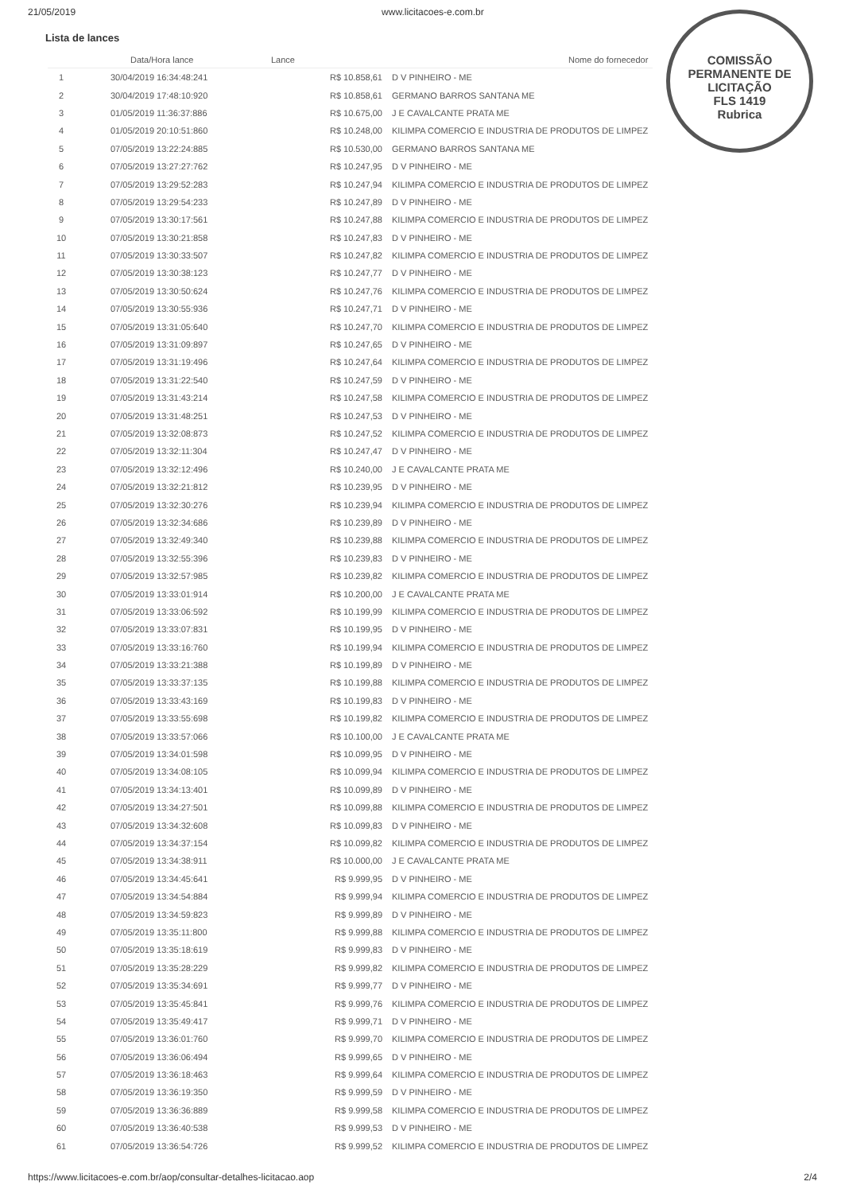21/05/2019 www.licitacoes-e.com.br
COMISSÃO PERMANENTE DE LICITAÇÃO
FLS 1419
Rubrica
Lista de lances
| | Data/Hora lance | Lance | Nome do fornecedor |
| --- | --- | --- | --- |
| 1 | 30/04/2019 16:34:48:241 | R$ 10.858,61 | D V PINHEIRO - ME |
| 2 | 30/04/2019 17:48:10:920 | R$ 10.858,61 | GERMANO BARROS SANTANA ME |
| 3 | 01/05/2019 11:36:37:886 | R$ 10.675,00 | J E CAVALCANTE PRATA ME |
| 4 | 01/05/2019 20:10:51:860 | R$ 10.248,00 | KILIMPA COMERCIO E INDUSTRIA DE PRODUTOS DE LIMPEZ |
| 5 | 07/05/2019 13:22:24:885 | R$ 10.530,00 | GERMANO BARROS SANTANA ME |
| 6 | 07/05/2019 13:27:27:762 | R$ 10.247,95 | D V PINHEIRO - ME |
| 7 | 07/05/2019 13:29:52:283 | R$ 10.247,94 | KILIMPA COMERCIO E INDUSTRIA DE PRODUTOS DE LIMPEZ |
| 8 | 07/05/2019 13:29:54:233 | R$ 10.247,89 | D V PINHEIRO - ME |
| 9 | 07/05/2019 13:30:17:561 | R$ 10.247,88 | KILIMPA COMERCIO E INDUSTRIA DE PRODUTOS DE LIMPEZ |
| 10 | 07/05/2019 13:30:21:858 | R$ 10.247,83 | D V PINHEIRO - ME |
| 11 | 07/05/2019 13:30:33:507 | R$ 10.247,82 | KILIMPA COMERCIO E INDUSTRIA DE PRODUTOS DE LIMPEZ |
| 12 | 07/05/2019 13:30:38:123 | R$ 10.247,77 | D V PINHEIRO - ME |
| 13 | 07/05/2019 13:30:50:624 | R$ 10.247,76 | KILIMPA COMERCIO E INDUSTRIA DE PRODUTOS DE LIMPEZ |
| 14 | 07/05/2019 13:30:55:936 | R$ 10.247,71 | D V PINHEIRO - ME |
| 15 | 07/05/2019 13:31:05:640 | R$ 10.247,70 | KILIMPA COMERCIO E INDUSTRIA DE PRODUTOS DE LIMPEZ |
| 16 | 07/05/2019 13:31:09:897 | R$ 10.247,65 | D V PINHEIRO - ME |
| 17 | 07/05/2019 13:31:19:496 | R$ 10.247,64 | KILIMPA COMERCIO E INDUSTRIA DE PRODUTOS DE LIMPEZ |
| 18 | 07/05/2019 13:31:22:540 | R$ 10.247,59 | D V PINHEIRO - ME |
| 19 | 07/05/2019 13:31:43:214 | R$ 10.247,58 | KILIMPA COMERCIO E INDUSTRIA DE PRODUTOS DE LIMPEZ |
| 20 | 07/05/2019 13:31:48:251 | R$ 10.247,53 | D V PINHEIRO - ME |
| 21 | 07/05/2019 13:32:08:873 | R$ 10.247,52 | KILIMPA COMERCIO E INDUSTRIA DE PRODUTOS DE LIMPEZ |
| 22 | 07/05/2019 13:32:11:304 | R$ 10.247,47 | D V PINHEIRO - ME |
| 23 | 07/05/2019 13:32:12:496 | R$ 10.240,00 | J E CAVALCANTE PRATA ME |
| 24 | 07/05/2019 13:32:21:812 | R$ 10.239,95 | D V PINHEIRO - ME |
| 25 | 07/05/2019 13:32:30:276 | R$ 10.239,94 | KILIMPA COMERCIO E INDUSTRIA DE PRODUTOS DE LIMPEZ |
| 26 | 07/05/2019 13:32:34:686 | R$ 10.239,89 | D V PINHEIRO - ME |
| 27 | 07/05/2019 13:32:49:340 | R$ 10.239,88 | KILIMPA COMERCIO E INDUSTRIA DE PRODUTOS DE LIMPEZ |
| 28 | 07/05/2019 13:32:55:396 | R$ 10.239,83 | D V PINHEIRO - ME |
| 29 | 07/05/2019 13:32:57:985 | R$ 10.239,82 | KILIMPA COMERCIO E INDUSTRIA DE PRODUTOS DE LIMPEZ |
| 30 | 07/05/2019 13:33:01:914 | R$ 10.200,00 | J E CAVALCANTE PRATA ME |
| 31 | 07/05/2019 13:33:06:592 | R$ 10.199,99 | KILIMPA COMERCIO E INDUSTRIA DE PRODUTOS DE LIMPEZ |
| 32 | 07/05/2019 13:33:07:831 | R$ 10.199,95 | D V PINHEIRO - ME |
| 33 | 07/05/2019 13:33:16:760 | R$ 10.199,94 | KILIMPA COMERCIO E INDUSTRIA DE PRODUTOS DE LIMPEZ |
| 34 | 07/05/2019 13:33:21:388 | R$ 10.199,89 | D V PINHEIRO - ME |
| 35 | 07/05/2019 13:33:37:135 | R$ 10.199,88 | KILIMPA COMERCIO E INDUSTRIA DE PRODUTOS DE LIMPEZ |
| 36 | 07/05/2019 13:33:43:169 | R$ 10.199,83 | D V PINHEIRO - ME |
| 37 | 07/05/2019 13:33:55:698 | R$ 10.199,82 | KILIMPA COMERCIO E INDUSTRIA DE PRODUTOS DE LIMPEZ |
| 38 | 07/05/2019 13:33:57:066 | R$ 10.100,00 | J E CAVALCANTE PRATA ME |
| 39 | 07/05/2019 13:34:01:598 | R$ 10.099,95 | D V PINHEIRO - ME |
| 40 | 07/05/2019 13:34:08:105 | R$ 10.099,94 | KILIMPA COMERCIO E INDUSTRIA DE PRODUTOS DE LIMPEZ |
| 41 | 07/05/2019 13:34:13:401 | R$ 10.099,89 | D V PINHEIRO - ME |
| 42 | 07/05/2019 13:34:27:501 | R$ 10.099,88 | KILIMPA COMERCIO E INDUSTRIA DE PRODUTOS DE LIMPEZ |
| 43 | 07/05/2019 13:34:32:608 | R$ 10.099,83 | D V PINHEIRO - ME |
| 44 | 07/05/2019 13:34:37:154 | R$ 10.099,82 | KILIMPA COMERCIO E INDUSTRIA DE PRODUTOS DE LIMPEZ |
| 45 | 07/05/2019 13:34:38:911 | R$ 10.000,00 | J E CAVALCANTE PRATA ME |
| 46 | 07/05/2019 13:34:45:641 | R$ 9.999,95 | D V PINHEIRO - ME |
| 47 | 07/05/2019 13:34:54:884 | R$ 9.999,94 | KILIMPA COMERCIO E INDUSTRIA DE PRODUTOS DE LIMPEZ |
| 48 | 07/05/2019 13:34:59:823 | R$ 9.999,89 | D V PINHEIRO - ME |
| 49 | 07/05/2019 13:35:11:800 | R$ 9.999,88 | KILIMPA COMERCIO E INDUSTRIA DE PRODUTOS DE LIMPEZ |
| 50 | 07/05/2019 13:35:18:619 | R$ 9.999,83 | D V PINHEIRO - ME |
| 51 | 07/05/2019 13:35:28:229 | R$ 9.999,82 | KILIMPA COMERCIO E INDUSTRIA DE PRODUTOS DE LIMPEZ |
| 52 | 07/05/2019 13:35:34:691 | R$ 9.999,77 | D V PINHEIRO - ME |
| 53 | 07/05/2019 13:35:45:841 | R$ 9.999,76 | KILIMPA COMERCIO E INDUSTRIA DE PRODUTOS DE LIMPEZ |
| 54 | 07/05/2019 13:35:49:417 | R$ 9.999,71 | D V PINHEIRO - ME |
| 55 | 07/05/2019 13:36:01:760 | R$ 9.999,70 | KILIMPA COMERCIO E INDUSTRIA DE PRODUTOS DE LIMPEZ |
| 56 | 07/05/2019 13:36:06:494 | R$ 9.999,65 | D V PINHEIRO - ME |
| 57 | 07/05/2019 13:36:18:463 | R$ 9.999,64 | KILIMPA COMERCIO E INDUSTRIA DE PRODUTOS DE LIMPEZ |
| 58 | 07/05/2019 13:36:19:350 | R$ 9.999,59 | D V PINHEIRO - ME |
| 59 | 07/05/2019 13:36:36:889 | R$ 9.999,58 | KILIMPA COMERCIO E INDUSTRIA DE PRODUTOS DE LIMPEZ |
| 60 | 07/05/2019 13:36:40:538 | R$ 9.999,53 | D V PINHEIRO - ME |
| 61 | 07/05/2019 13:36:54:726 | R$ 9.999,52 | KILIMPA COMERCIO E INDUSTRIA DE PRODUTOS DE LIMPEZ |
https://www.licitacoes-e.com.br/aop/consultar-detalhes-licitacao.aop 2/4